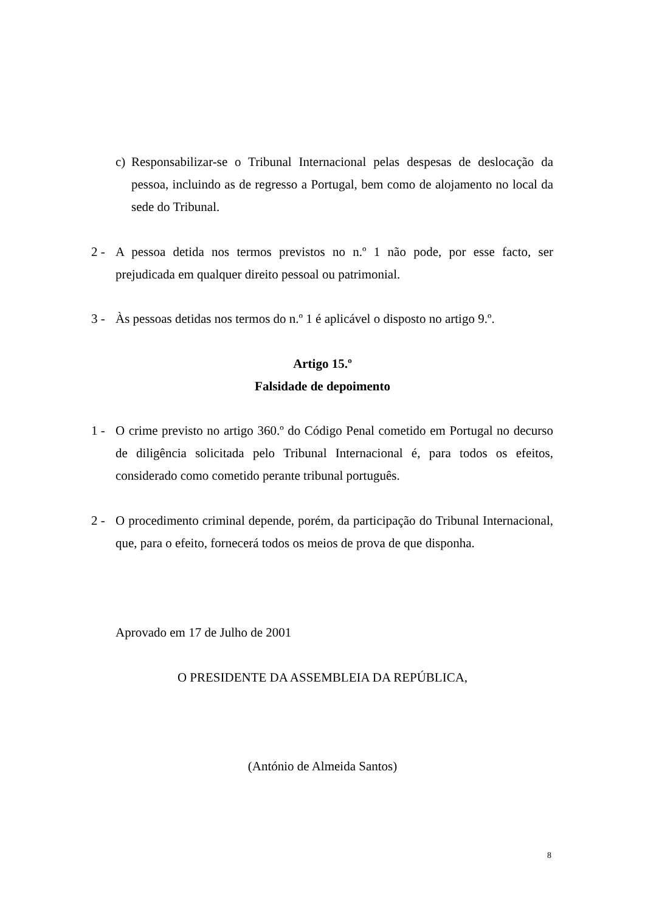c) Responsabilizar-se o Tribunal Internacional pelas despesas de deslocação da pessoa, incluindo as de regresso a Portugal, bem como de alojamento no local da sede do Tribunal.
2 - A pessoa detida nos termos previstos no n.º 1 não pode, por esse facto, ser prejudicada em qualquer direito pessoal ou patrimonial.
3 - Às pessoas detidas nos termos do n.º 1 é aplicável o disposto no artigo 9.º.
Artigo 15.º
Falsidade de depoimento
1 - O crime previsto no artigo 360.º do Código Penal cometido em Portugal no decurso de diligência solicitada pelo Tribunal Internacional é, para todos os efeitos, considerado como cometido perante tribunal português.
2 - O procedimento criminal depende, porém, da participação do Tribunal Internacional, que, para o efeito, fornecerá todos os meios de prova de que disponha.
Aprovado em 17 de Julho de 2001
O PRESIDENTE DA ASSEMBLEIA DA REPÚBLICA,
(António de Almeida Santos)
8